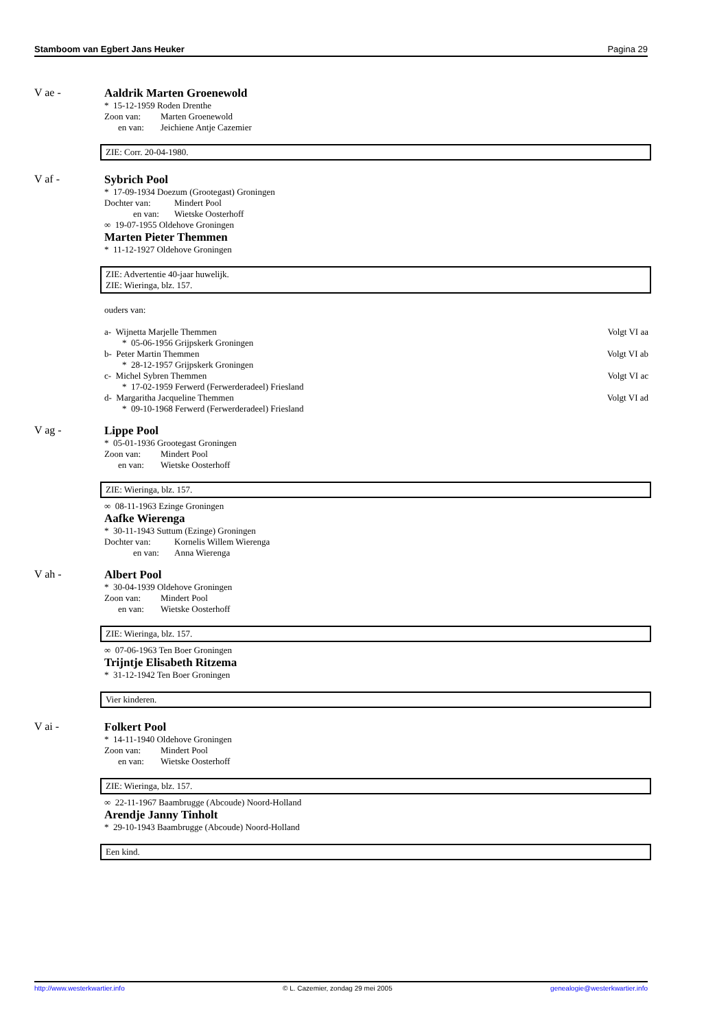Stamboom van Egbert Jans Heuker Pagina 29
V ae - Aaldrik Marten Groenewold
* 15-12-1959 Roden Drenthe
Zoon van: Marten Groenewold
en van: Jeichiene Antje Cazemier
ZIE: Corr. 20-04-1980.
V af - Sybrich Pool
* 17-09-1934 Doezum (Grootegast) Groningen
Dochter van: Mindert Pool
en van: Wietske Oosterhoff
∞ 19-07-1955 Oldehove Groningen
Marten Pieter Themmen
* 11-12-1927 Oldehove Groningen
ZIE: Advertentie 40-jaar huwelijk.
ZIE: Wieringa, blz. 157.
ouders van:
a- Wijnetta Marjelle Themmen Volgt VI aa
* 05-06-1956 Grijpskerk Groningen
b- Peter Martin Themmen Volgt VI ab
* 28-12-1957 Grijpskerk Groningen
c- Michel Sybren Themmen Volgt VI ac
* 17-02-1959 Ferwerd (Ferwerderadeel) Friesland
d- Margaritha Jacqueline Themmen Volgt VI ad
* 09-10-1968 Ferwerd (Ferwerderadeel) Friesland
V ag - Lippe Pool
* 05-01-1936 Grootegast Groningen
Zoon van: Mindert Pool
en van: Wietske Oosterhoff
ZIE: Wieringa, blz. 157.
∞ 08-11-1963 Ezinge Groningen
Aafke Wierenga
* 30-11-1943 Suttum (Ezinge) Groningen
Dochter van: Kornelis Willem Wierenga
en van: Anna Wierenga
V ah - Albert Pool
* 30-04-1939 Oldehove Groningen
Zoon van: Mindert Pool
en van: Wietske Oosterhoff
ZIE: Wieringa, blz. 157.
∞ 07-06-1963 Ten Boer Groningen
Trijntje Elisabeth Ritzema
* 31-12-1942 Ten Boer Groningen
Vier kinderen.
V ai - Folkert Pool
* 14-11-1940 Oldehove Groningen
Zoon van: Mindert Pool
en van: Wietske Oosterhoff
ZIE: Wieringa, blz. 157.
∞ 22-11-1967 Baambrugge (Abcoude) Noord-Holland
Arendje Janny Tinholt
* 29-10-1943 Baambrugge (Abcoude) Noord-Holland
Een kind.
http://www.westerkwartier.info © L. Cazemier, zondag 29 mei 2005 genealogie@westerkwartier.info